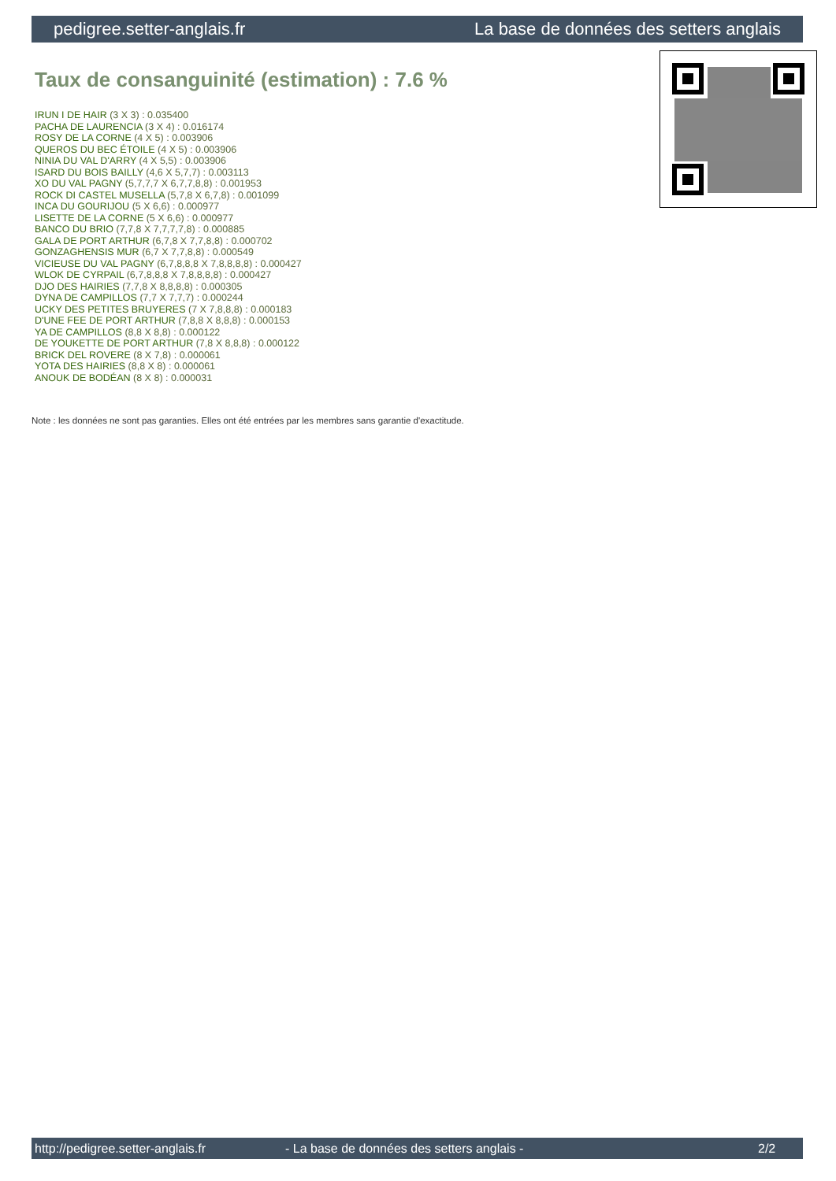pedigree.setter-anglais.fr La base de données des setters anglais
Taux de consanguinité (estimation) : 7.6 %
IRUN I DE HAIR (3 X 3) : 0.035400
PACHA DE LAURENCIA (3 X 4) : 0.016174
ROSY DE LA CORNE (4 X 5) : 0.003906
QUEROS DU BEC ÉTOILE (4 X 5) : 0.003906
NINIA DU VAL D'ARRY (4 X 5,5) : 0.003906
ISARD DU BOIS BAILLY (4,6 X 5,7,7) : 0.003113
XO DU VAL PAGNY (5,7,7,7 X 6,7,7,8,8) : 0.001953
ROCK DI CASTEL MUSELLA (5,7,8 X 6,7,8) : 0.001099
INCA DU GOURIJOU (5 X 6,6) : 0.000977
LISETTE DE LA CORNE (5 X 6,6) : 0.000977
BANCO DU BRIO (7,7,8 X 7,7,7,7,8) : 0.000885
GALA DE PORT ARTHUR (6,7,8 X 7,7,8,8) : 0.000702
GONZAGHENSIS MUR (6,7 X 7,7,8,8) : 0.000549
VICIEUSE DU VAL PAGNY (6,7,8,8,8 X 7,8,8,8,8) : 0.000427
WLOK DE CYRPAIL (6,7,8,8,8 X 7,8,8,8,8) : 0.000427
DJO DES HAIRIES (7,7,8 X 8,8,8,8) : 0.000305
DYNA DE CAMPILLOS (7,7 X 7,7,7) : 0.000244
UCKY DES PETITES BRUYERES (7 X 7,8,8,8) : 0.000183
D'UNE FEE DE PORT ARTHUR (7,8,8 X 8,8,8) : 0.000153
YA DE CAMPILLOS (8,8 X 8,8) : 0.000122
DE YOUKETTE DE PORT ARTHUR (7,8 X 8,8,8) : 0.000122
BRICK DEL ROVERE (8 X 7,8) : 0.000061
YOTA DES HAIRIES (8,8 X 8) : 0.000061
ANOUK DE BODÉAN (8 X 8) : 0.000031
Note : les données ne sont pas garanties. Elles ont été entrées par les membres sans garantie d'exactitude.
http://pedigree.setter-anglais.fr - La base de données des setters anglais - 2/2